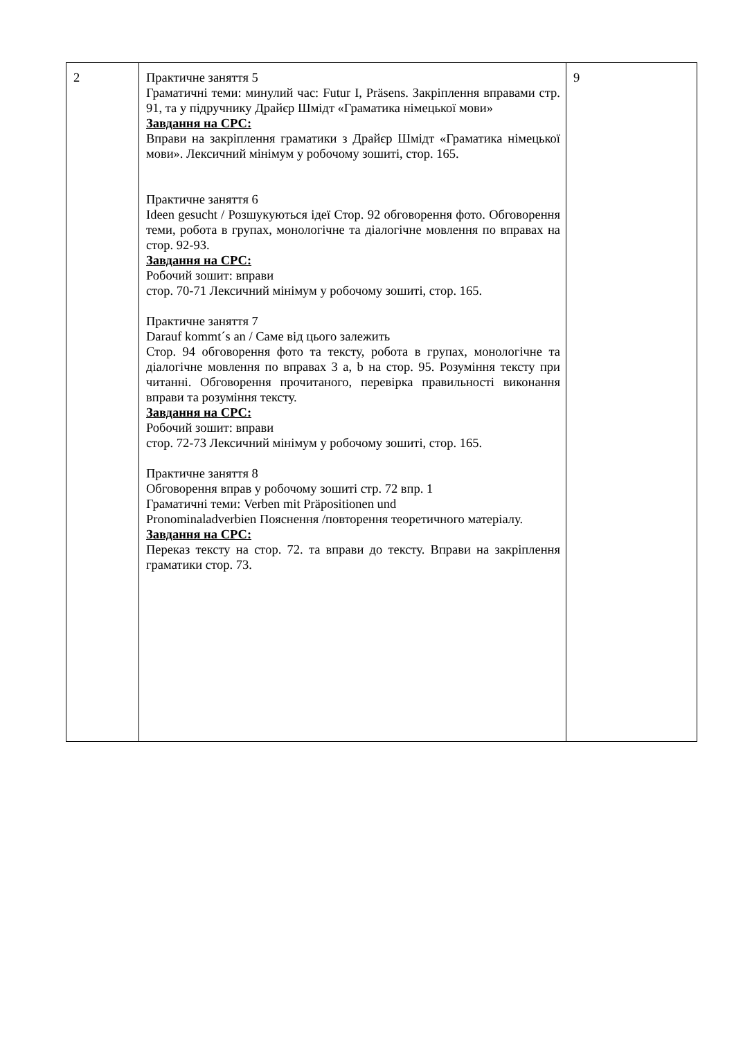| 2 | Практичне заняття 5 Граматичні теми: минулий час: Futur I, Präsens. Закріплення вправами стр. 91, та у підручнику Драйєр Шмідт «Граматика німецької мови» Завдання на СРС: Вправи на закріплення граматики з Драйєр Шмідт «Граматика німецької мови». Лексичний мінімум у робочому зошиті, стор. 165. Практичне заняття 6 Ideen gesucht / Розшукуються ідеї Стор. 92 обговорення фото. Обговорення теми, робота в групах, монологічне та діалогічне мовлення по вправах на стор. 92-93. Завдання на СРС: Робочий зошит: вправи стор. 70-71 Лексичний мінімум у робочому зошиті, стор. 165. Практичне заняття 7 Darauf kommt´s an / Саме від цього залежить Стор. 94 обговорення фото та тексту, робота в групах, монологічне та діалогічне мовлення по вправах 3 a, b на стор. 95. Розуміння тексту при читанні. Обговорення прочитаного, перевірка правильності виконання вправи та розуміння тексту. Завдання на СРС: Робочий зошит: вправи стор. 72-73 Лексичний мінімум у робочому зошиті, стор. 165. Практичне заняття 8 Обговорення вправ у робочому зошиті стр. 72 впр. 1 Граматичні теми: Verben mit Präpositionen und Pronominaladverbien Пояснення /повторення теоретичного матеріалу. Завдання на СРС: Переказ тексту на стор. 72. та вправи до тексту. Вправи на закріплення граматики стор. 73. | 9 |